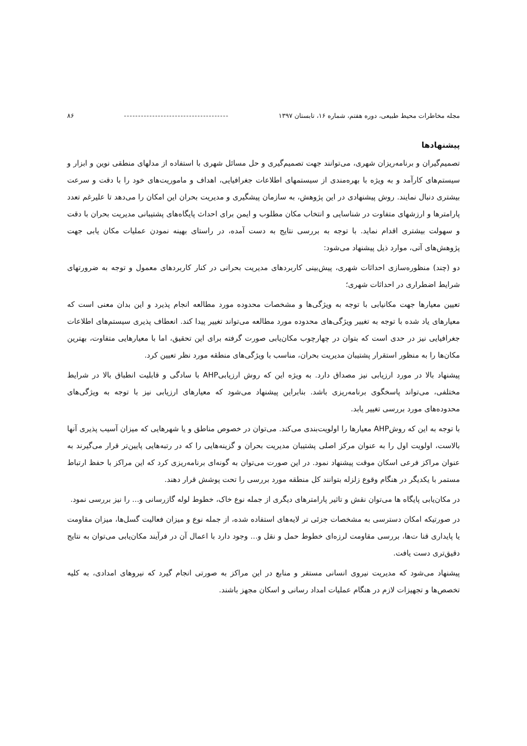مجله مخاطرات محیط طبیعی، دوره هفتم، شماره ۱۶، تابستان ۱۳۹۷ ------------------------------------- ۸۶
پیشنهادها
تصمیم‌گیران و برنامه‌ریزان شهری، می‌توانند جهت تصمیم‌گیری و حل مسائل شهری با استفاده از مدلهای منطقی نوین و ابزار و سیستم‌های کارآمد و به ویژه با بهره‌مندی از سیستمهای اطلاعات جغرافیایی، اهداف و ماموریت‌های خود را با دقت و سرعت بیشتری دنبال نمایند. روش پیشنهادی در این پژوهش، به سازمان پیشگیری و مدیریت بحران این امکان را می‌دهد تا علیرغم تعدد پارامترها و ارزشهای متفاوت در شناسایی و انتخاب مکان مطلوب و ایمن برای احداث پایگاه‌های پشتیبانی مدیریت بحران با دقت و سهولت بیشتری اقدام نماید. با توجه به بررسی نتایج به دست آمده، در راستای بهینه نمودن عملیات مکان یابی جهت پژوهش‌های آتی، موارد ذیل پیشنهاد می‌شود:
دو (چند) منظوره‌سازی احداثات شهری، پیش‌بینی کاربردهای مدیریت بحرانی در کنار کاربردهای معمول و توجه به ضرورتهای شرایط اضطراری در احداثات شهری؛
تعیین معیارها جهت مکانیابی با توجه به ویژگی‌ها و مشخصات محدوده مورد مطالعه انجام پذیرد و این بدان معنی است که معیارهای یاد شده با توجه به تغییر ویژگی‌های محدوده مورد مطالعه می‌تواند تغییر پیدا کند. انعطاف پذیری سیستم‌های اطلاعات جغرافیایی نیز در حدی است که بتوان در چهارچوب مکان‌یابی صورت گرفته برای این تحقیق، اما با معیارهایی متفاوت، بهترین مکان‌ها را به منظور استقرار پشتیبان مدیریت بحران، مناسب با ویژگی‌های منطقه مورد نظر تعیین کرد.
پیشنهاد بالا در مورد ارزیابی نیز مصداق دارد. به ویژه این که روش ارزیابیAHP با سادگی و قابلیت انطباق بالا در شرایط مختلفی، می‌تواند پاسخگوی برنامه‌ریزی باشد. بنابراین پیشنهاد می‌شود که معیارهای ارزیابی نیز با توجه به ویژگی‌های محدوده‌های مورد بررسی تغییر یابد.
با توجه به این که روشAHP معیارها را اولویت‌بندی می‌کند. می‌توان در خصوص مناطق و یا شهرهایی که میزان آسیب پذیری آنها بالاست، اولویت اول را به عنوان مرکز اصلی پشتیبان مدیریت بحران و گزینه‌هایی را که در رتبه‌هایی پایین‌تر قرار می‌گیرند به عنوان مراکز فرعی اسکان موقت پیشنهاد نمود. در این صورت می‌توان به گونه‌ای برنامه‌ریزی کرد که این مراکز با حفظ ارتباط مستمر با یکدیگر در هنگام وقوع زلزله بتوانند کل منطقه مورد بررسی را تحت پوشش قرار دهند.
در مکان‌یابی پایگاه ها می‌توان نقش و تاثیر پارامترهای دیگری از جمله نوع خاک، خطوط لوله گازرسانی و... را نیز بررسی نمود.
در صورتیکه امکان دسترسی به مشخصات جزئی تر لایه‌های استفاده شده، از جمله نوع و میزان فعالیت گسل‌ها، میزان مقاومت یا پایداری قنا ت‌ها، بررسی مقاومت لرزه‌ای خطوط حمل و نقل و... وجود دارد با اعمال آن در فرآیند مکان‌یابی می‌توان به نتایج دقیق‌تری دست یافت.
پیشنهاد می‌شود که مدیریت نیروی انسانی مستقر و منابع در این مراکز به صورتی انجام گیرد که نیروهای امدادی، به کلیه تخصص‌ها و تجهیزات لازم در هنگام عملیات امداد رسانی و اسکان مجهز باشند.